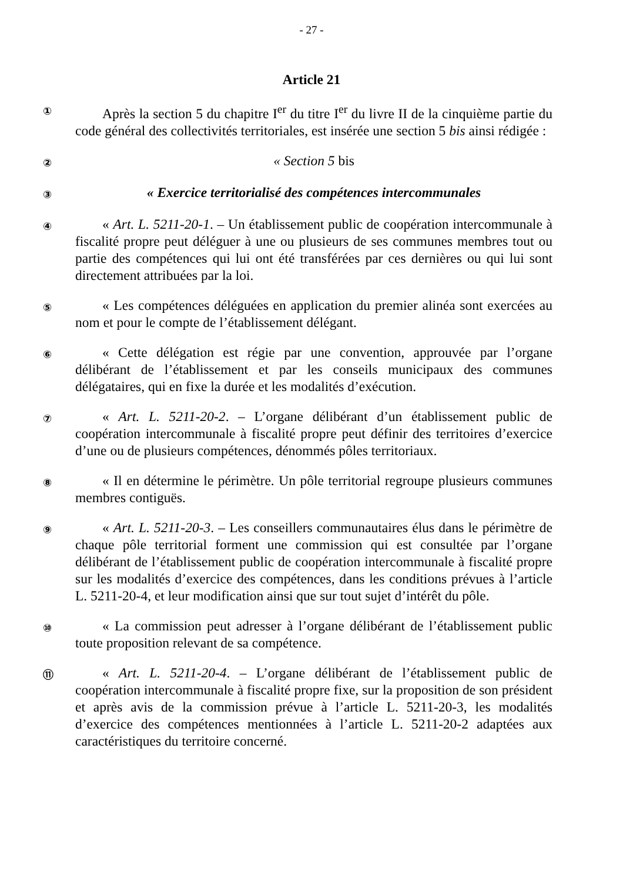- 27 -
Article 21
①
Après la section 5 du chapitre I<sup>er</sup> du titre I<sup>er</sup> du livre II de la cinquième partie du code général des collectivités territoriales, est insérée une section 5 bis ainsi rédigée :
②
« Section 5 bis
③
« Exercice territorialisé des compétences intercommunales
④
« Art. L. 5211-20-1. – Un établissement public de coopération intercommunale à fiscalité propre peut déléguer à une ou plusieurs de ses communes membres tout ou partie des compétences qui lui ont été transférées par ces dernières ou qui lui sont directement attribuées par la loi.
⑤
« Les compétences déléguées en application du premier alinéa sont exercées au nom et pour le compte de l’établissement délégant.
⑥
« Cette délégation est régie par une convention, approuvée par l’organe délibérant de l’établissement et par les conseils municipaux des communes délégataires, qui en fixe la durée et les modalités d’exécution.
⑦
« Art. L. 5211-20-2. – L’organe délibérant d’un établissement public de coopération intercommunale à fiscalité propre peut définir des territoires d’exercice d’une ou de plusieurs compétences, dénommés pôles territoriaux.
⑧
« Il en détermine le périmètre. Un pôle territorial regroupe plusieurs communes membres contiguës.
⑨
« Art. L. 5211-20-3. – Les conseillers communautaires élus dans le périmètre de chaque pôle territorial forment une commission qui est consultée par l’organe délibérant de l’établissement public de coopération intercommunale à fiscalité propre sur les modalités d’exercice des compétences, dans les conditions prévues à l’article L. 5211-20-4, et leur modification ainsi que sur tout sujet d’intérêt du pôle.
⑩
« La commission peut adresser à l’organe délibérant de l’établissement public toute proposition relevant de sa compétence.
⑪
« Art. L. 5211-20-4. – L’organe délibérant de l’établissement public de coopération intercommunale à fiscalité propre fixe, sur la proposition de son président et après avis de la commission prévue à l’article L. 5211-20-3, les modalités d’exercice des compétences mentionnées à l’article L. 5211-20-2 adaptées aux caractéristiques du territoire concerné.